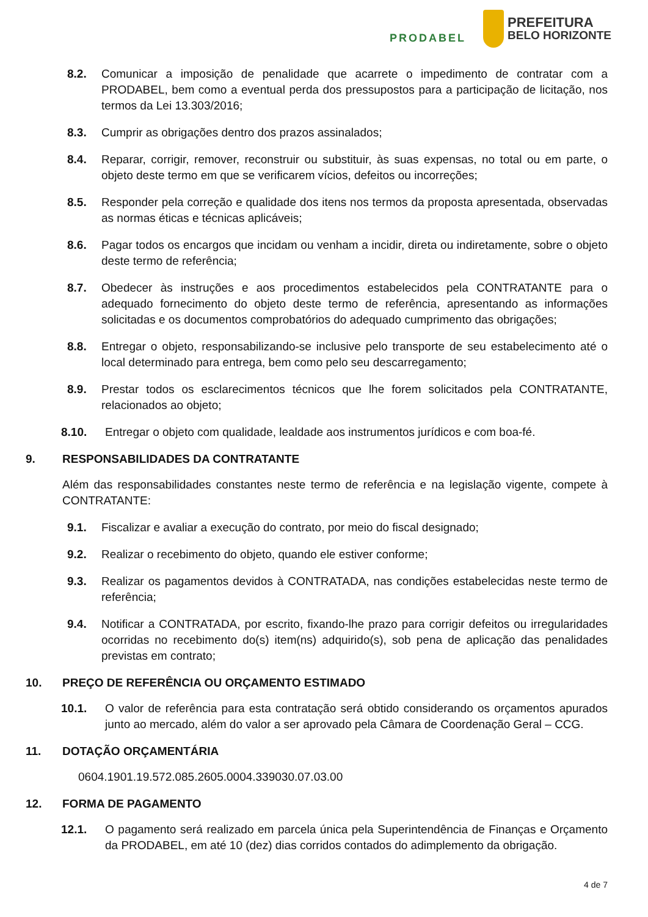PRODABEL
PREFEITURA
BELO HORIZONTE
8.2. Comunicar a imposição de penalidade que acarrete o impedimento de contratar com a PRODABEL, bem como a eventual perda dos pressupostos para a participação de licitação, nos termos da Lei 13.303/2016;
8.3. Cumprir as obrigações dentro dos prazos assinalados;
8.4. Reparar, corrigir, remover, reconstruir ou substituir, às suas expensas, no total ou em parte, o objeto deste termo em que se verificarem vícios, defeitos ou incorreções;
8.5. Responder pela correção e qualidade dos itens nos termos da proposta apresentada, observadas as normas éticas e técnicas aplicáveis;
8.6. Pagar todos os encargos que incidam ou venham a incidir, direta ou indiretamente, sobre o objeto deste termo de referência;
8.7. Obedecer às instruções e aos procedimentos estabelecidos pela CONTRATANTE para o adequado fornecimento do objeto deste termo de referência, apresentando as informações solicitadas e os documentos comprobatórios do adequado cumprimento das obrigações;
8.8. Entregar o objeto, responsabilizando-se inclusive pelo transporte de seu estabelecimento até o local determinado para entrega, bem como pelo seu descarregamento;
8.9. Prestar todos os esclarecimentos técnicos que lhe forem solicitados pela CONTRATANTE, relacionados ao objeto;
8.10. Entregar o objeto com qualidade, lealdade aos instrumentos jurídicos e com boa-fé.
9. RESPONSABILIDADES DA CONTRATANTE
Além das responsabilidades constantes neste termo de referência e na legislação vigente, compete à CONTRATANTE:
9.1. Fiscalizar e avaliar a execução do contrato, por meio do fiscal designado;
9.2. Realizar o recebimento do objeto, quando ele estiver conforme;
9.3. Realizar os pagamentos devidos à CONTRATADA, nas condições estabelecidas neste termo de referência;
9.4. Notificar a CONTRATADA, por escrito, fixando-lhe prazo para corrigir defeitos ou irregularidades ocorridas no recebimento do(s) item(ns) adquirido(s), sob pena de aplicação das penalidades previstas em contrato;
10. PREÇO DE REFERÊNCIA OU ORÇAMENTO ESTIMADO
10.1. O valor de referência para esta contratação será obtido considerando os orçamentos apurados junto ao mercado, além do valor a ser aprovado pela Câmara de Coordenação Geral – CCG.
11. DOTAÇÃO ORÇAMENTÁRIA
0604.1901.19.572.085.2605.0004.339030.07.03.00
12. FORMA DE PAGAMENTO
12.1. O pagamento será realizado em parcela única pela Superintendência de Finanças e Orçamento da PRODABEL, em até 10 (dez) dias corridos contados do adimplemento da obrigação.
4 de 7